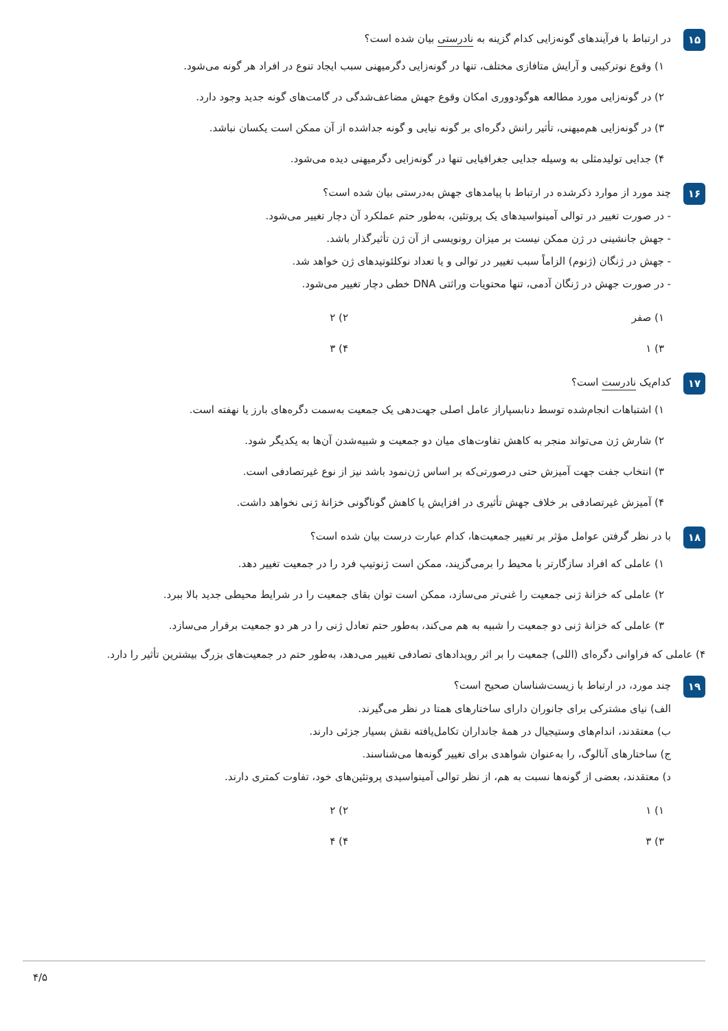۱۵
در ارتباط با فرآیندهای گونه‌زایی کدام گزینه به نادرستی بیان شده است؟
۱) وقوع نوترکیبی و آرایش متافازی مختلف، تنها در گونه‌زایی دگرمیهنی سبب ایجاد تنوع در افراد هر گونه می‌شود.
۲) در گونه‌زایی مورد مطالعه هوگودووری امکان وقوع جهش مضاعف‌شدگی در گامت‌های گونه جدید وجود دارد.
۳) در گونه‌زایی هم‌میهنی، تأثیر رانش دگره‌ای بر گونه نیایی و گونه جداشده از آن ممکن است یکسان نباشد.
۴) جدایی تولیدمثلی به وسیله جدایی جغرافیایی تنها در گونه‌زایی دگرمیهنی دیده می‌شود.
۱۶
چند مورد از موارد ذکرشده در ارتباط با پیامدهای جهش به‌درستی بیان شده است؟
- در صورت تغییر در توالی آمینواسیدهای یک پروتئین، به‌طور حتم عملکرد آن دچار تغییر می‌شود.
- جهش جانشینی در ژن ممکن نیست بر میزان رونویسی از آن ژن تأثیرگذار باشد.
- جهش در ژنگان (ژنوم) الزاماً سبب تغییر در توالی و یا تعداد نوکلئوتیدهای ژن خواهد شد.
- در صورت جهش در ژنگان آدمی، تنها محتویات وراثتی DNA خطی دچار تغییر می‌شود.
۱) صفر
۲) ۲
۳) ۱
۴) ۳
۱۷
کدام‌یک نادرست است؟
۱) اشتباهات انجام‌شده توسط دنابسپاراز عامل اصلی جهت‌دهی یک جمعیت به‌سمت دگره‌های بارز یا نهفته است.
۲) شارش ژن می‌تواند منجر به کاهش تفاوت‌های میان دو جمعیت و شبیه‌شدن آن‌ها به یکدیگر شود.
۳) انتخاب جفت جهت آمیزش حتی درصورتی‌که بر اساس ژن‌نمود باشد نیز از نوع غیرتصادفی است.
۴) آمیزش غیرتصادفی بر خلاف جهش تأثیری در افزایش یا کاهش گوناگونی خزانهٔ ژنی نخواهد داشت.
۱۸
با در نظر گرفتن عوامل مؤثر بر تغییر جمعیت‌ها، کدام عبارت درست بیان شده است؟
۱) عاملی که افراد سازگارتر با محیط را برمی‌گزیند، ممکن است ژنوتیپ فرد را در جمعیت تغییر دهد.
۲) عاملی که خزانهٔ ژنی جمعیت را غنی‌تر می‌سازد، ممکن است توان بقای جمعیت را در شرایط محیطی جدید بالا ببرد.
۳) عاملی که خزانهٔ ژنی دو جمعیت را شبیه به هم می‌کند، به‌طور حتم تعادل ژنی را در هر دو جمعیت برقرار می‌سازد.
۴) عاملی که فراوانی دگره‌ای (اللی) جمعیت را بر اثر رویدادهای تصادفی تغییر می‌دهد، به‌طور حتم در جمعیت‌های بزرگ بیشترین تأثیر را دارد.
۱۹
چند مورد، در ارتباط با زیست‌شناسان صحیح است؟
الف) نیای مشترکی برای جانوران دارای ساختارهای همتا در نظر می‌گیرند.
ب) معتقدند، اندام‌های وستیجیال در همهٔ جانداران تکامل‌یافته نقش بسیار جزئی دارند.
ج) ساختارهای آنالوگ، را به‌عنوان شواهدی برای تغییر گونه‌ها می‌شناسند.
د) معتقدند، بعضی از گونه‌ها نسبت به هم، از نظر توالی آمینواسیدی پروتئین‌های خود، تفاوت کمتری دارند.
۱) ۱
۲) ۲
۳) ۳
۴) ۴
۴/۵